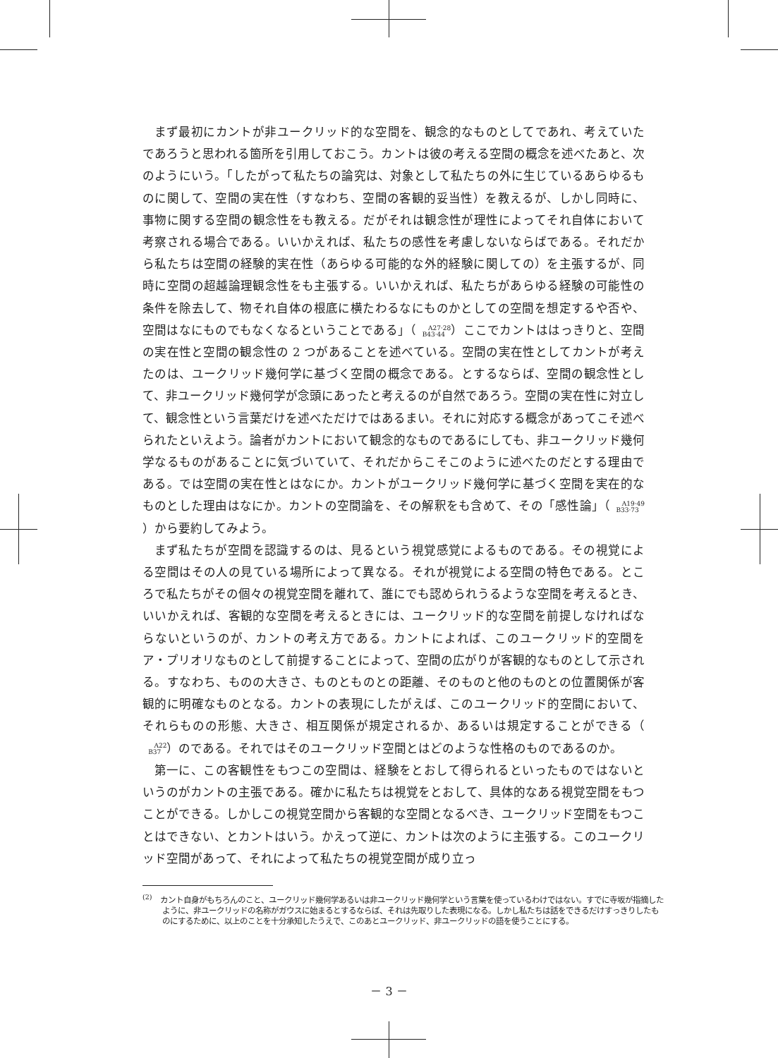まず最初にカントが非ユークリッド的な空間を、観念的なものとしてであれ、考えていたであろうと思われる箇所を引用しておこう。カントは彼の考える空間の概念を述べたあと、次のようにいう。「したがって私たちの論究は、対象として私たちの外に生じているあらゆるものに関して、空間の実在性（すなわち、空間の客観的妥当性）を教えるが、しかし同時に、事物に関する空間の観念性をも教える。だがそれは観念性が理性によってそれ自体において考察される場合である。いいかえれば、私たちの感性を考慮しないならばである。それだから私たちは空間の経験的実在性（あらゆる可能的な外的経験に関しての）を主張するが、同時に空間の超越論理観念性をも主張する。いいかえれば、私たちがあらゆる経験の可能性の条件を除去して、物それ自体の根底に横たわるなにものかとしての空間を想定するや否や、空間はなにものでもなくなるということである」（A27·28
B43·44）ここでカントははっきりと、空間の実在性と空間の観念性の 2 つがあることを述べている。空間の実在性としてカントが考えたのは、ユークリッド幾何学に基づく空間の概念である。とするならば、空間の観念性として、非ユークリッド幾何学が念頭にあったと考えるのが自然であろう。空間の実在性に対立して、観念性という言葉だけを述べただけではあるまい。それに対応する概念があってこそ述べられたといえよう。論者がカントにおいて観念的なものであるにしても、非ユークリッド幾何学なるものがあることに気づいていて、それだからこそこのように述べたのだとする理由である。では空間の実在性とはなにか。カントがユークリッド幾何学に基づく空間を実在的なものとした理由はなにか。カントの空間論を、その解釈をも含めて、その「感性論」（A19·49
B33·73）から要約してみよう。
まず私たちが空間を認識するのは、見るという視覚感覚によるものである。その視覚による空間はその人の見ている場所によって異なる。それが視覚による空間の特色である。ところで私たちがその個々の視覚空間を離れて、誰にでも認められうるような空間を考えるとき、いいかえれば、客観的な空間を考えるときには、ユークリッド的な空間を前提しなければならないというのが、カントの考え方である。カントによれば、このユークリッド的空間をア・プリオリなものとして前提することによって、空間の広がりが客観的なものとして示される。すなわち、ものの大きさ、ものとものとの距離、そのものと他のものとの位置関係が客観的に明確なものとなる。カントの表現にしたがえば、このユークリッド的空間において、それらものの形態、大きさ、相互関係が規定されるか、あるいは規定することができる（A22
B37）のである。それではそのユークリッド空間とはどのような性格のものであるのか。
第一に、この客観性をもつこの空間は、経験をとおして得られるといったものではないというのがカントの主張である。確かに私たちは視覚をとおして、具体的なある視覚空間をもつことができる。しかしこの視覚空間から客観的な空間となるべき、ユークリッド空間をもつことはできない、とカントはいう。かえって逆に、カントは次のように主張する。このユークリッド空間があって、それによって私たちの視覚空間が成り立っ
<sup>(2)</sup>　カント自身がもちろんのこと、ユークリッド幾何学あるいは非ユークリッド幾何学という言葉を使っているわけではない。すでに寺坂が指摘したように、非ユークリッドの名称がガウスに始まるとするならば、それは先取りした表現になる。しかし私たちは話をできるだけすっきりしたものにするために、以上のことを十分承知したうえで、このあとユークリッド、非ユークリッドの語を使うことにする。
－ 3 －